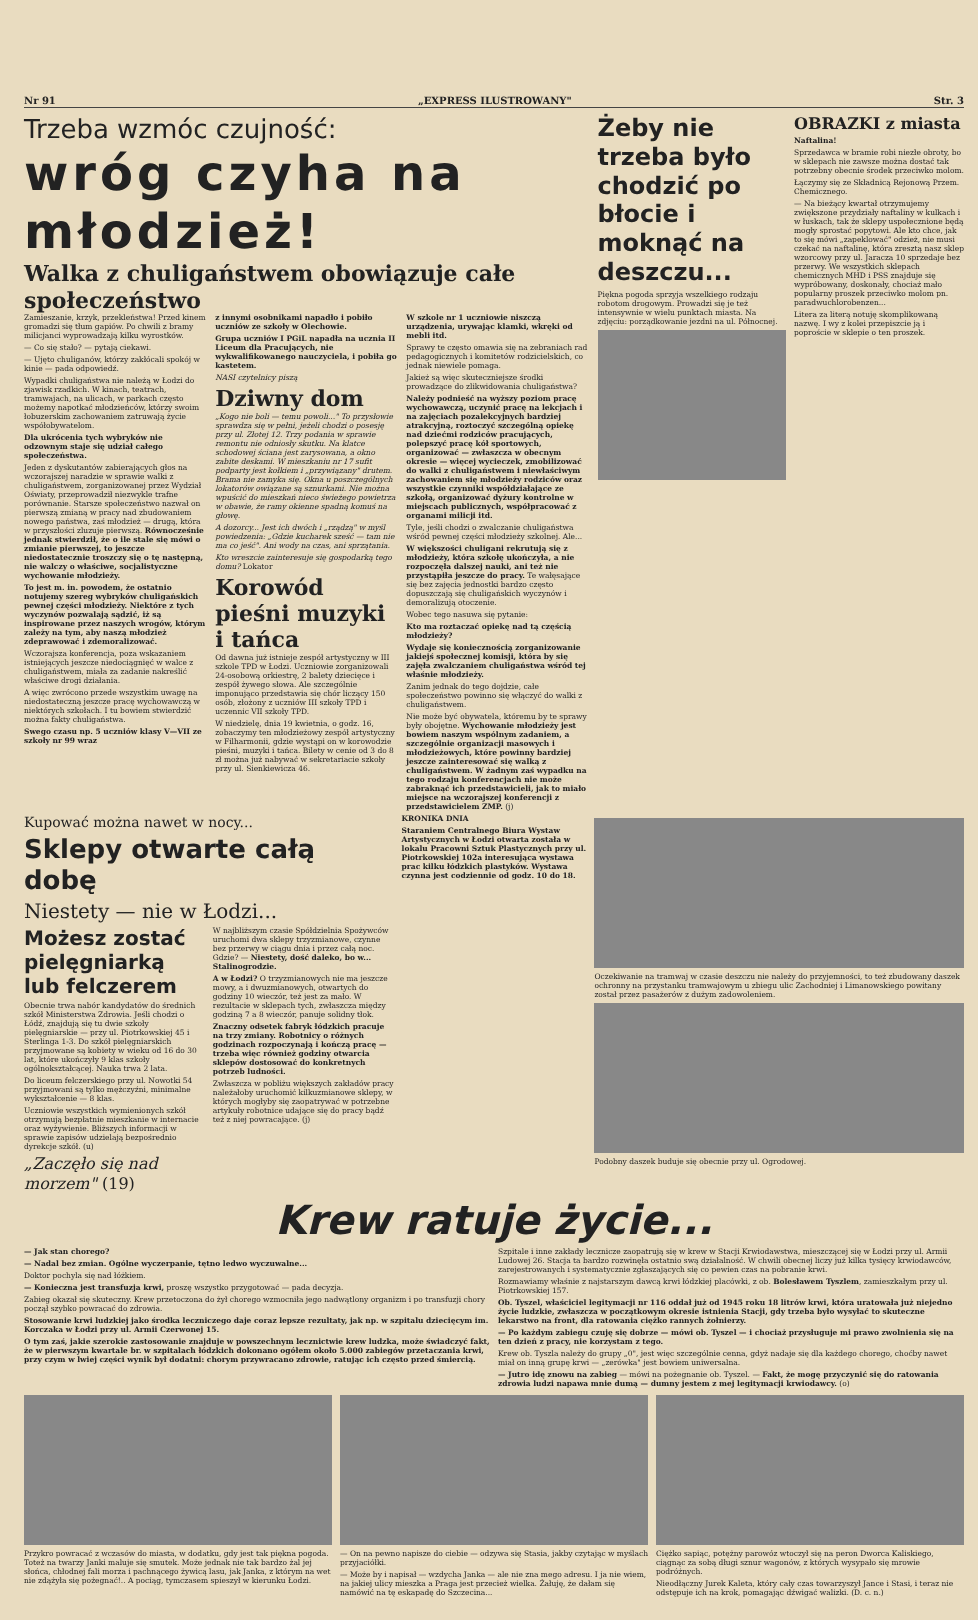Nr 91 „EXPRESS ILUSTROWANY" Str. 3
Trzeba wzmóc czujność:
wróg czyha na młodzież!
Walka z chuligaństwem obowiązuje całe społeczeństwo
Zamieszanie, krzyk, przekleństwa! Przed kinem gromadzi się tłum gapiów. Po chwili z bramy milicjanci wyprowadzają kilku wyrostków.
— Co się stało? — pytają ciekawi.
— Ujęto chuliganów, którzy zakłócali spokój w kinie — pada odpowiedź.
Wypadki chuligaństwa nie należą w Łodzi do zjawisk rzadkich. W kinach, teatrach, tramwajach, na ulicach, w parkach często możemy napotkać młodzieńców, którzy swoim łobuzerskim zachowaniem zatruwają życie współobywatelom.
Dla ukrócenia tych wybryków nie odzownym staje się udział całego społeczeństwa.
Jeden z dyskutantów zabierających głos na wczorajszej naradzie w sprawie walki z chuligaństwem, zorganizowanej przez Wydział Oświaty, przeprowadził niezwykle trafne porównanie. Starsze społeczeństwo nazwał on pierwszą zmianą w pracy nad zbudowaniem nowego państwa, zaś młodzież — drugą, która w przyszłości zluzuje pierwszą. Równocześnie jednak stwierdził, że o ile stale się mówi o zmianie pierwszej, to jeszcze niedostatecznie troszczy się o tę następną, nie walczy o właściwe, socjalistyczne wychowanie młodzieży.
To jest m. in. powodem, że ostatnio notujemy szereg wybryków chuligańskich pewnej części młodzieży. Niektóre z tych wyczynów pozwalają sądzić, iż są inspirowane przez naszych wrogów, którym zależy na tym, aby naszą młodzież zdeprawować i zdemoralizować.
Wczorajsza konferencja, poza wskazaniem istniejących jeszcze niedociągnięć w walce z chuligaństwem, miała za zadanie nakreślić właściwe drogi działania.
A więc zwrócono przede wszystkim uwagę na niedostateczną jeszcze pracę wychowawczą w niektórych szkołach. I tu bowiem stwierdzić można fakty chuligaństwa.
Swego czasu np. 5 uczniów klasy V—VII ze szkoły nr 99 wraz
z innymi osobnikami napadło i pobiło uczniów ze szkoły w Olechowie.
Grupa uczniów I PGiL napadła na ucznia II Liceum dla Pracujących, nie wykwalifikowanego nauczyciela, i pobiła go kastetem.
NASI czytelnicy piszą
Dziwny dom
„Kogo nie boli — temu powoli..." To przysłowie sprawdza się w pełni, jeżeli chodzi o posesję przy ul. Złotej 12. Trzy podania w sprawie remontu nie odniosły skutku. Na klatce schodowej ściana jest zarysowana, a okno zabite deskami. W mieszkaniu nr 17 sufit podparty jest kołkiem i „przywiązany" drutem. Brama nie zamyka się. Okna u poszczególnych lokatorów owiązane są sznurkami. Nie można wpuścić do mieszkań nieco świeżego powietrza w obawie, że ramy okienne spadną komuś na głowę.
A dozorcy... Jest ich dwóch i „rządzą" w myśl powiedzenia: „Gdzie kucharek sześć — tam nie ma co jeść". Ani wody na czas, ani sprzątania.
Kto wreszcie zainteresuje się gospodarką tego domu? Lokator
Korowód pieśni muzyki i tańca
Od dawna już istnieje zespół artystyczny w III szkole TPD w Łodzi. Uczniowie zorganizowali 24-osobową orkiestrę, 2 balety dziecięce i zespół żywego słowa. Ale szczególnie imponująco przedstawia się chór liczący 150 osób, złożony z uczniów III szkoły TPD i uczenniс VII szkoły TPD.
W niedzielę, dnia 19 kwietnia, o godz. 16, zobaczymy ten młodzieżowy zespół artystyczny w Filharmonii, gdzie wystąpi on w korowodzie pieśni, muzyki i tańca. Bilety w cenie od 3 do 8 zł można już nabywać w sekretariacie szkoły przy ul. Sienkiewicza 46.
W szkole nr 1 uczniowie niszczą urządzenia, urywając klamki, wkręki od mebli itd.
Sprawy te często omawia się na zebraniach rad pedagogicznych i komitetów rodzicielskich, co jednak niewiele pomaga.
Jakież są więc skuteczniejsze środki prowadzące do zlikwidowania chuligaństwa?
Należy podnieść na wyższy poziom pracę wychowawczą, uczynić pracę na lekcjach i na zajęciach pozalekcyjnych bardziej atrakcyjną, roztoczyć szczególną opiekę nad dziećmi rodziców pracujących, polepszyć pracę kół sportowych, organizować — zwłaszcza w obecnym okresie — więcej wycieczek, zmobilizować do walki z chuligaństwem i niewłaściwym zachowaniem się młodzieży rodziców oraz wszystkie czynniki współdziałające ze szkołą, organizować dyżury kontrolne w miejscach publicznych, współpracować z organami milicji itd.
Tyle, jeśli chodzi o zwalczanie chuligaństwa wśród pewnej części młodzieży szkolnej. Ale...
W większości chuligani rekrutują się z młodzieży, która szkołę ukończyła, a nie rozpoczęła dalszej nauki, ani też nie przystąpiła jeszcze do pracy. Te wałęsające się bez zajęcia jednostki bardzo często dopuszczają się chuligańskich wyczynów i demoralizują otoczenie.
Wobec tego nasuwa się pytanie:
Kto ma roztaczać opiekę nad tą częścią młodzieży?
Wydaje się koniecznością zorganizowanie jakiejś społecznej komisji, która by się zajęła zwalczaniem chuligaństwa wśród tej właśnie młodzieży.
Zanim jednak do tego dojdzie, całe społeczeństwo powinno się włączyć do walki z chuligaństwem.
Nie może być obywatela, któremu by te sprawy były obojętne. Wychowanie młodzieży jest bowiem naszym wspólnym zadaniem, a szczególnie organizacji masowych i młodzieżowych, które powinny bardziej jeszcze zainteresować się walką z chuligaństwem. W żadnym zaś wypadku na tego rodzaju konferencjach nie może zabraknąć ich przedstawicieli, jak to miało miejsce na wczorajszej konferencji z przedstawicielem ZMP. (j)
Żeby nie trzeba było chodzić po błocie i moknąć na deszczu...
Piękna pogoda sprzyja wszelkiego rodzaju robotom drogowym. Prowadzi się je też intensywnie w wielu punktach miasta. Na zdjęciu: porządkowanie jezdni na ul. Północnej.
OBRAZKI z miasta
Naftalina!
Sprzedawca w bramie robi niezłe obroty, bo w sklepach nie zawsze można dostać tak potrzebny obecnie środek przeciwko molom.
Łączymy się ze Składnicą Rejonową Przem. Chemicznego.
— Na bieżący kwartał otrzymujemy zwiększone przydziały naftaliny w kulkach i w łuskach, tak że sklepy uspołecznione będą mogły sprostać popytowi. Ale kto chce, jak to się mówi „zapeklować" odzież, nie musi czekać na naftalinę, która zresztą nasz sklep wzorcowy przy ul. Jaracza 10 sprzedaje bez przerwy. We wszystkich sklepach chemicznych MHD i PSS znajduje się wypróbowany, doskonały, chociaż mało popularny proszek przeciwko molom pn. paradwuchlorobenzen...
Litera za literą notuję skomplikowaną nazwę. I wy z kolei przepiszcie ją i poproście w sklepie o ten proszek.
Kupować można nawet w nocy...
Sklepy otwarte całą dobę
Niestety — nie w Łodzi...
Możesz zostać pielęgniarką lub felczerem
Obecnie trwa nabór kandydatów do średnich szkół Ministerstwa Zdrowia. Jeśli chodzi o Łódź, znajdują się tu dwie szkoły pielęgniarskie — przy ul. Piotrkowskiej 45 i Sterlinga 1-3. Do szkół pielęgniarskich przyjmowane są kobiety w wieku od 16 do 30 lat, które ukończyły 9 klas szkoły ogólnokształcącej. Nauka trwa 2 lata.
Do liceum felczerskiego przy ul. Nowotki 54 przyjmowani są tylko mężczyźni, minimalne wykształcenie — 8 klas.
Uczniowie wszystkich wymienionych szkół otrzymują bezpłatnie mieszkanie w internacie oraz wyżywienie. Bliższych informacji w sprawie zapisów udzielają bezpośrednio dyrekcje szkół. (u)
„Zaczęło się nad morzem" (19)
W najbliższym czasie Spółdzielnia Spożywców uruchomi dwa sklepy trzyzmianowe, czynne bez przerwy w ciągu dnia i przez całą noc. Gdzie? — Niestety, dość daleko, bo w... Stalinogrodzie.
A w Łodzi? O trzyzmianowych nie ma jeszcze mowy, a i dwuzmianowych, otwartych do godziny 10 wieczór, też jest za mało. W rezultacie w sklepach tych, zwłaszcza między godziną 7 a 8 wieczór, panuje solidny tłok.
Znaczny odsetek fabryk łódzkich pracuje na trzy zmiany. Robotnicy o różnych godzinach rozpoczynają i kończą pracę — trzeba więc również godziny otwarcia sklepów dostosować do konkretnych potrzeb ludności.
Zwłaszcza w pobliżu większych zakładów pracy należałoby uruchomić kilkuzmianowe sklepy, w których mogłyby się zaopatrywać w potrzebne artykuły robotnice udające się do pracy bądź też z niej powracające. (j)
KRONIKA DNIA
Staraniem Centralnego Biura Wystaw Artystycznych w Łodzi otwarta została w lokalu Pracowni Sztuk Plastycznych przy ul. Piotrkowskiej 102a interesująca wystawa prac kilku łódzkich plastyków. Wystawa czynna jest codziennie od godz. 10 do 18.
Oczekiwanie na tramwaj w czasie deszczu nie należy do przyjemności, to też zbudowany daszek ochronny na przystanku tramwajowym u zbiegu ulic Zachodniej i Limanowskiego powitany został przez pasażerów z dużym zadowoleniem.
Podobny daszek buduje się obecnie przy ul. Ogrodowej.
Krew ratuje życie...
— Jak stan chorego?
— Nadal bez zmian. Ogólne wyczerpanie, tętno ledwo wyczuwalne...
Doktor pochyla się nad łóżkiem.
— Konieczna jest transfuzja krwi, proszę wszystko przygotować — pada decyzja.
Zabieg okazał się skuteczny. Krew przetoczona do żył chorego wzmocniła jego nadwątlony organizm i po transfuzji chory począł szybko powracać do zdrowia.
Stosowanie krwi ludzkiej jako środka leczniczego daje coraz lepsze rezultaty, jak np. w szpitalu dziecięcym im. Korczaka w Łodzi przy ul. Armii Czerwonej 15.
O tym zaś, jakie szerokie zastosowanie znajduje w powszechnym lecznictwie krew ludzka, może świadczyć fakt, że w pierwszym kwartale br. w szpitalach łódzkich dokonano ogółem około 5.000 zabiegów przetaczania krwi, przy czym w lwiej części wynik był dodatni: chorym przywracano zdrowie, ratując ich często przed śmiercią.
Szpitale i inne zakłady lecznicze zaopatrują się w krew w Stacji Krwiodawstwa, mieszczącej się w Łodzi przy ul. Armii Ludowej 26. Stacja ta bardzo rozwinęła ostatnio swą działalność. W chwili obecnej liczy już kilka tysięcy krwiodawców, zarejestrowanych i systematycznie zgłaszających się co pewien czas na pobranie krwi.
Rozmawiamy właśnie z najstarszym dawcą krwi łódzkiej placówki, z ob. Bolesławem Tyszlem, zamieszkałym przy ul. Piotrkowskiej 157.
Ob. Tyszel, właściciel legitymacji nr 116 oddał już od 1945 roku 18 litrów krwi, która uratowała już niejedno życie ludzkie, zwłaszcza w początkowym okresie istnienia Stacji, gdy trzeba było wysyłać to skuteczne lekarstwo na front, dla ratowania ciężko rannych żołnierzy.
— Po każdym zabiegu czuję się dobrze — mówi ob. Tyszel — i chociaż przysługuje mi prawo zwolnienia się na ten dzień z pracy, nie korzystam z tego.
Krew ob. Tyszla należy do grupy „0", jest więc szczególnie cenna, gdyż nadaje się dla każdego chorego, choćby nawet miał on inną grupę krwi — „zerówka" jest bowiem uniwersalna.
— Jutro idę znowu na zabieg — mówi na pożegnanie ob. Tyszel. — Fakt, że mogę przyczynić się do ratowania zdrowia ludzi napawa mnie dumą — dumny jestem z mej legitymacji krwiodawcy. (o)
Przykro powracać z wczasów do miasta, w dodatku, gdy jest tak piękna pogoda. Toteż na twarzy Janki maluje się smutek. Może jednak nie tak bardzo żal jej słońca, chłodnej fali morza i pachnącego żywicą lasu, jak Janka, z którym na wet nie zdążyła się pożegnać!.. A pociąg, tymczasem spieszył w kierunku Łodzi.
— On na pewno napisze do ciebie — odzywa się Stasia, jakby czytając w myślach przyjaciółki.
— Może by i napisał — wzdycha Janka — ale nie zna mego adresu. I ja nie wiem, na jakiej ulicy mieszka a Praga jest przecież wielka. Żałuję, że dałam się namówić na tę eskapadę do Szczecina...
Ciężko sapiąc, potężny parowóz wtoczył się na peron Dworca Kaliskiego, ciągnąc za sobą długi sznur wagonów, z których wysypało się mrowie podróżnych.
Nieodłączny Jurek Kaleta, który cały czas towarzyszył Jance i Stasi, i teraz nie odstępuje ich na krok, pomagając dźwigać walizki. (D. c. n.)